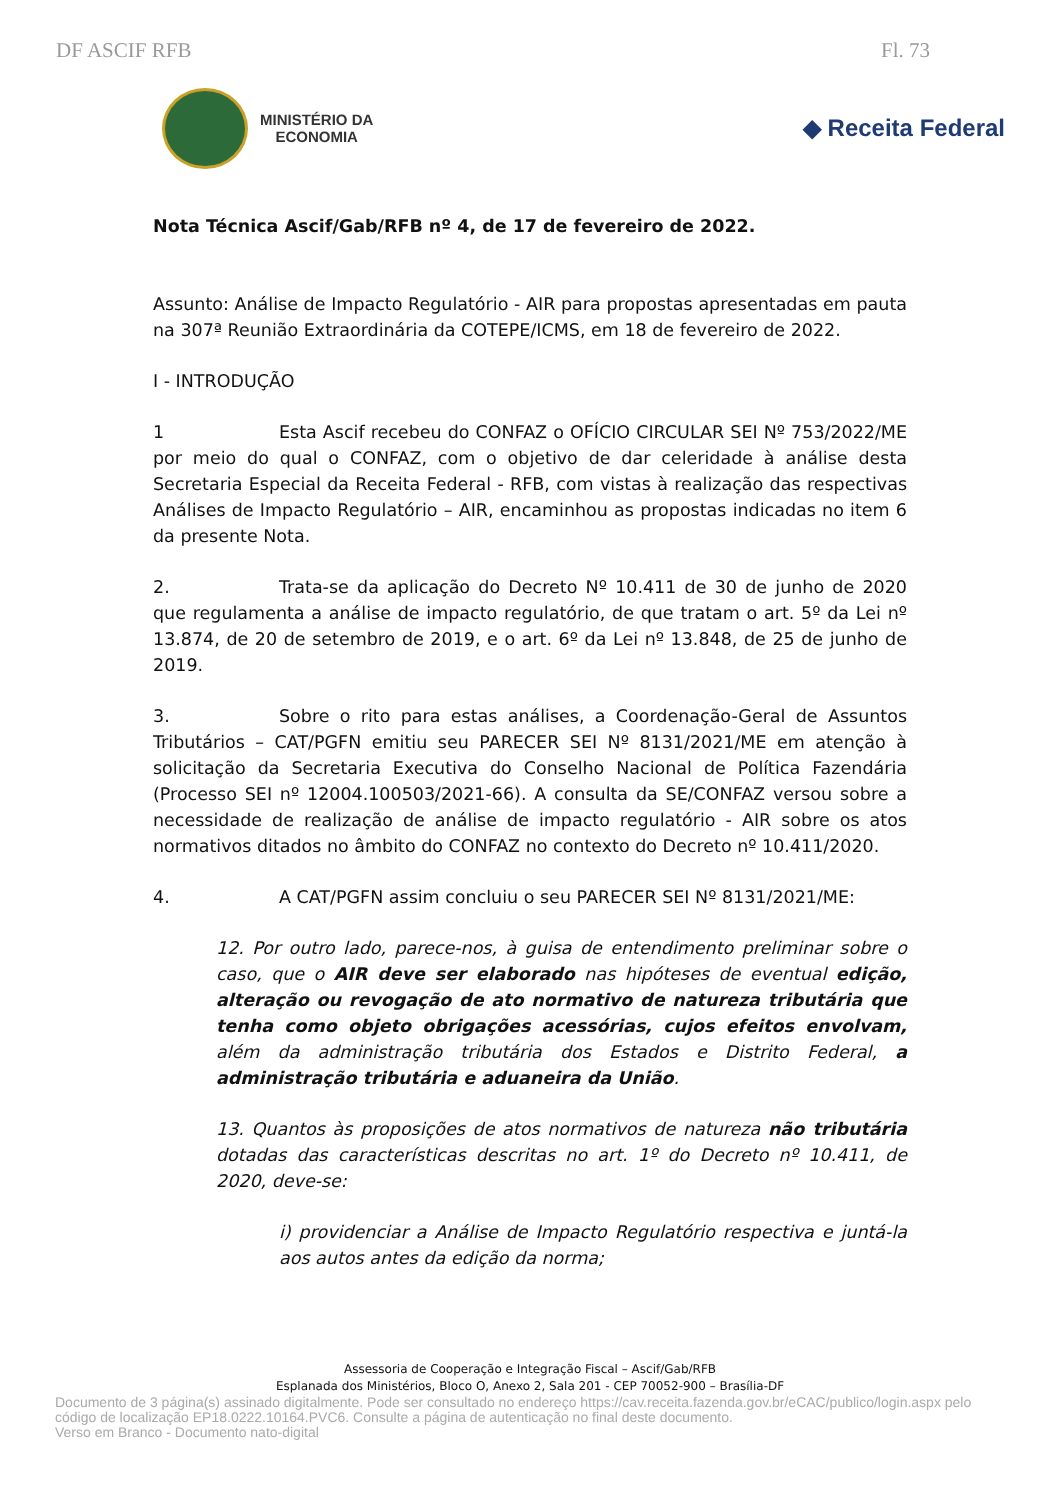DF ASCIF RFB Fl. 73
MINISTÉRIO DA
ECONOMIA
◆ Receita Federal
Nota Técnica Ascif/Gab/RFB nº 4, de 17 de fevereiro de 2022.
Assunto: Análise de Impacto Regulatório - AIR para propostas apresentadas em pauta na 307ª Reunião Extraordinária da COTEPE/ICMS, em 18 de fevereiro de 2022.
I - INTRODUÇÃO
1 Esta Ascif recebeu do CONFAZ o OFÍCIO CIRCULAR SEI Nº 753/2022/ME por meio do qual o CONFAZ, com o objetivo de dar celeridade à análise desta Secretaria Especial da Receita Federal - RFB, com vistas à realização das respectivas Análises de Impacto Regulatório – AIR, encaminhou as propostas indicadas no item 6 da presente Nota.
2. Trata-se da aplicação do Decreto Nº 10.411 de 30 de junho de 2020 que regulamenta a análise de impacto regulatório, de que tratam o art. 5º da Lei nº 13.874, de 20 de setembro de 2019, e o art. 6º da Lei nº 13.848, de 25 de junho de 2019.
3. Sobre o rito para estas análises, a Coordenação-Geral de Assuntos Tributários – CAT/PGFN emitiu seu PARECER SEI Nº 8131/2021/ME em atenção à solicitação da Secretaria Executiva do Conselho Nacional de Política Fazendária (Processo SEI nº 12004.100503/2021-66). A consulta da SE/CONFAZ versou sobre a necessidade de realização de análise de impacto regulatório - AIR sobre os atos normativos ditados no âmbito do CONFAZ no contexto do Decreto nº 10.411/2020.
4. A CAT/PGFN assim concluiu o seu PARECER SEI Nº 8131/2021/ME:
12. Por outro lado, parece-nos, à guisa de entendimento preliminar sobre o caso, que o AIR deve ser elaborado nas hipóteses de eventual edição, alteração ou revogação de ato normativo de natureza tributária que tenha como objeto obrigações acessórias, cujos efeitos envolvam, além da administração tributária dos Estados e Distrito Federal, a administração tributária e aduaneira da União.
13. Quantos às proposições de atos normativos de natureza não tributária dotadas das características descritas no art. 1º do Decreto nº 10.411, de 2020, deve-se:
i) providenciar a Análise de Impacto Regulatório respectiva e juntá-la aos autos antes da edição da norma;
Assessoria de Cooperação e Integração Fiscal – Ascif/Gab/RFB
Esplanada dos Ministérios, Bloco O, Anexo 2, Sala 201 - CEP 70052-900 – Brasília-DF
Documento de 3 página(s) assinado digitalmente. Pode ser consultado no endereço https://cav.receita.fazenda.gov.br/eCAC/publico/login.aspx pelo
código de localização EP18.0222.10164.PVC6. Consulte a página de autenticação no final deste documento.
Verso em Branco - Documento nato-digital